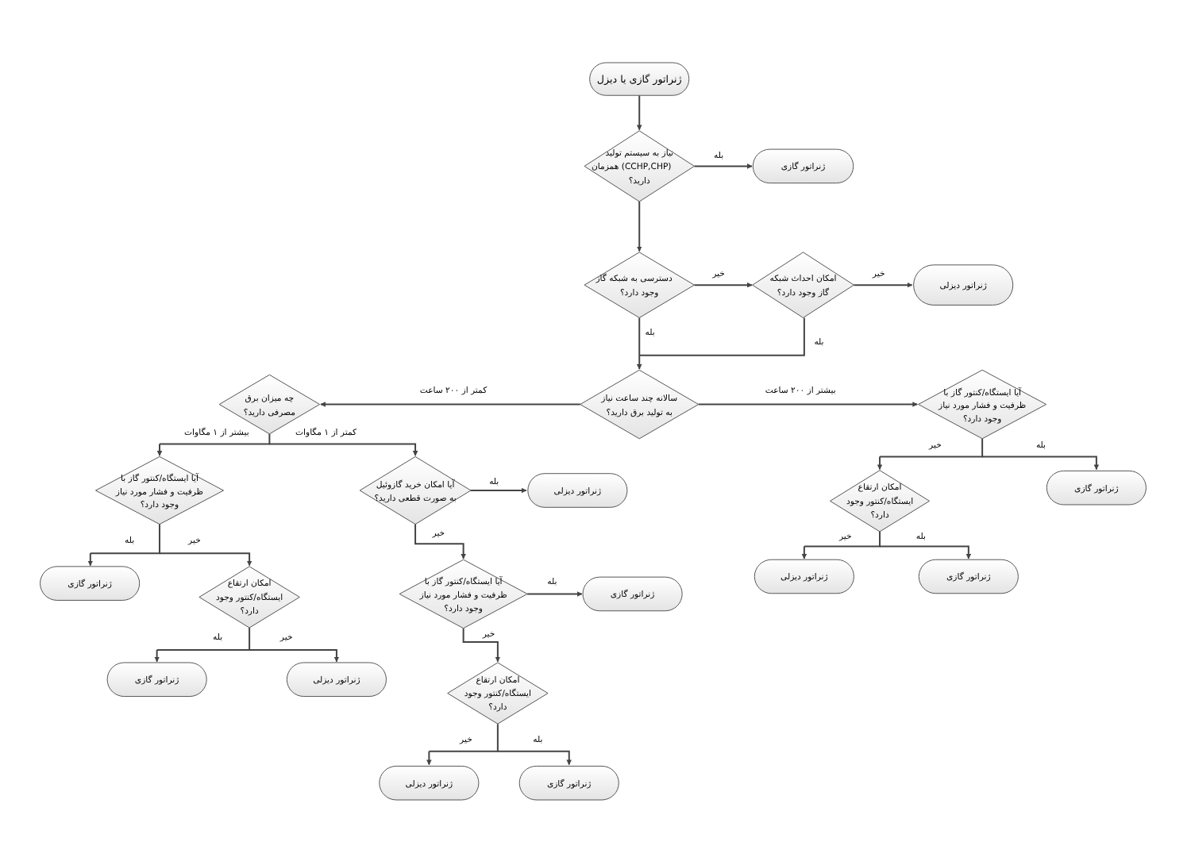ژنراتور گازی یا دیزل
نیاز به سیستم تولید
همزمان (CCHP,CHP)
دارید؟
بله
ژنراتور گازی
دسترسی به شبکه گاز
وجود دارد؟
خیر
امکان احداث شبکه
گاز وجود دارد؟
خیر
ژنراتور دیزلی
بله
بله
کمتر از ۲۰۰ ساعت
بیشتر از ۲۰۰ ساعت
سالانه چند ساعت نیاز
به تولید برق دارید؟
چه میزان برق
مصرفی دارید؟
آیا ایستگاه/کنتور گاز با
ظرفیت و فشار مورد نیاز
وجود دارد؟
بیشتر از ۱ مگاوات
کمتر از ۱ مگاوات
خیر
بله
آیا ایستگاه/کنتور گاز با
ظرفیت و فشار مورد نیاز
وجود دارد؟
آیا امکان خرید گازوئیل
به صورت قطعی دارید؟
بله
ژنراتور دیزلی
ژنراتور گازی
امکان ارتقاع
ایستگاه/کنتور وجود
دارد؟
خیر
خیر
بله
بله
خیر
ژنراتور دیزلی
ژنراتور گازی
ژنراتور گازی
امکان ارتقاع
ایستگاه/کنتور وجود
دارد؟
آیا ایستگاه/کنتور گاز با
ظرفیت و فشار مورد نیاز
وجود دارد؟
بله
ژنراتور گازی
خیر
بله
خیر
ژنراتور گازی
ژنراتور دیزلی
امکان ارتقاع
ایستگاه/کنتور وجود
دارد؟
خیر
بله
ژنراتور دیزلی
ژنراتور گازی